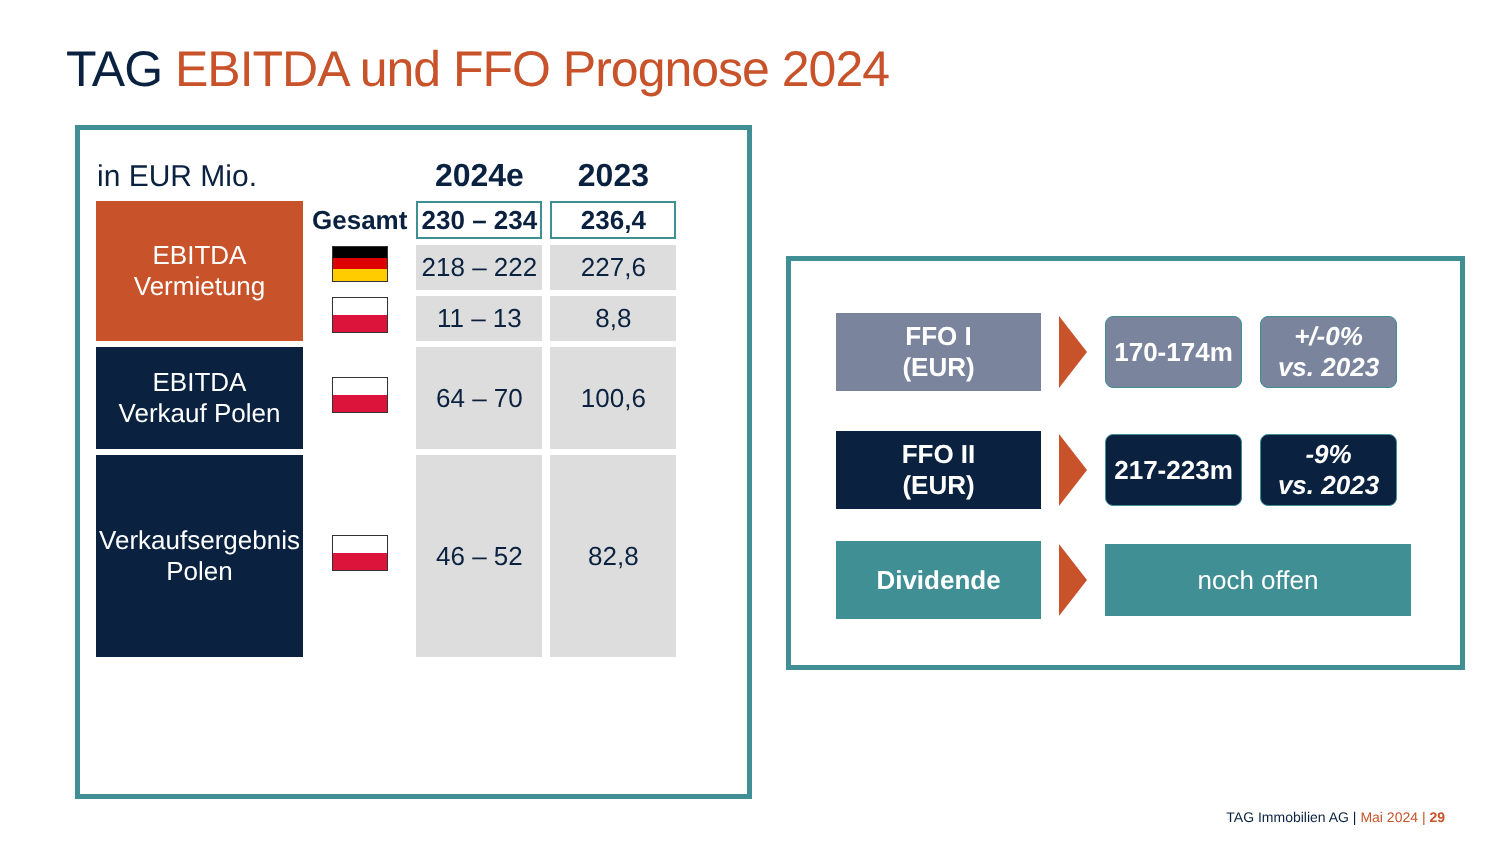TAG EBITDA und FFO Prognose 2024
| in EUR Mio. | | 2024e | 2023 |
| EBITDA Vermietung | Gesamt | 230 – 234 | 236,4 |
| | | 218 – 222 | 227,6 |
| | | 11 – 13 | 8,8 |
| EBITDA Verkauf Polen | | 64 – 70 | 100,6 |
| Verkaufsergebnis Polen | | 46 – 52 | 82,8 |
FFO I
(EUR)
170-174m
+/-0%
vs. 2023
FFO II
(EUR)
217-223m
-9%
vs. 2023
Dividende
noch offen
TAG Immobilien AG | Mai 2024 | 29